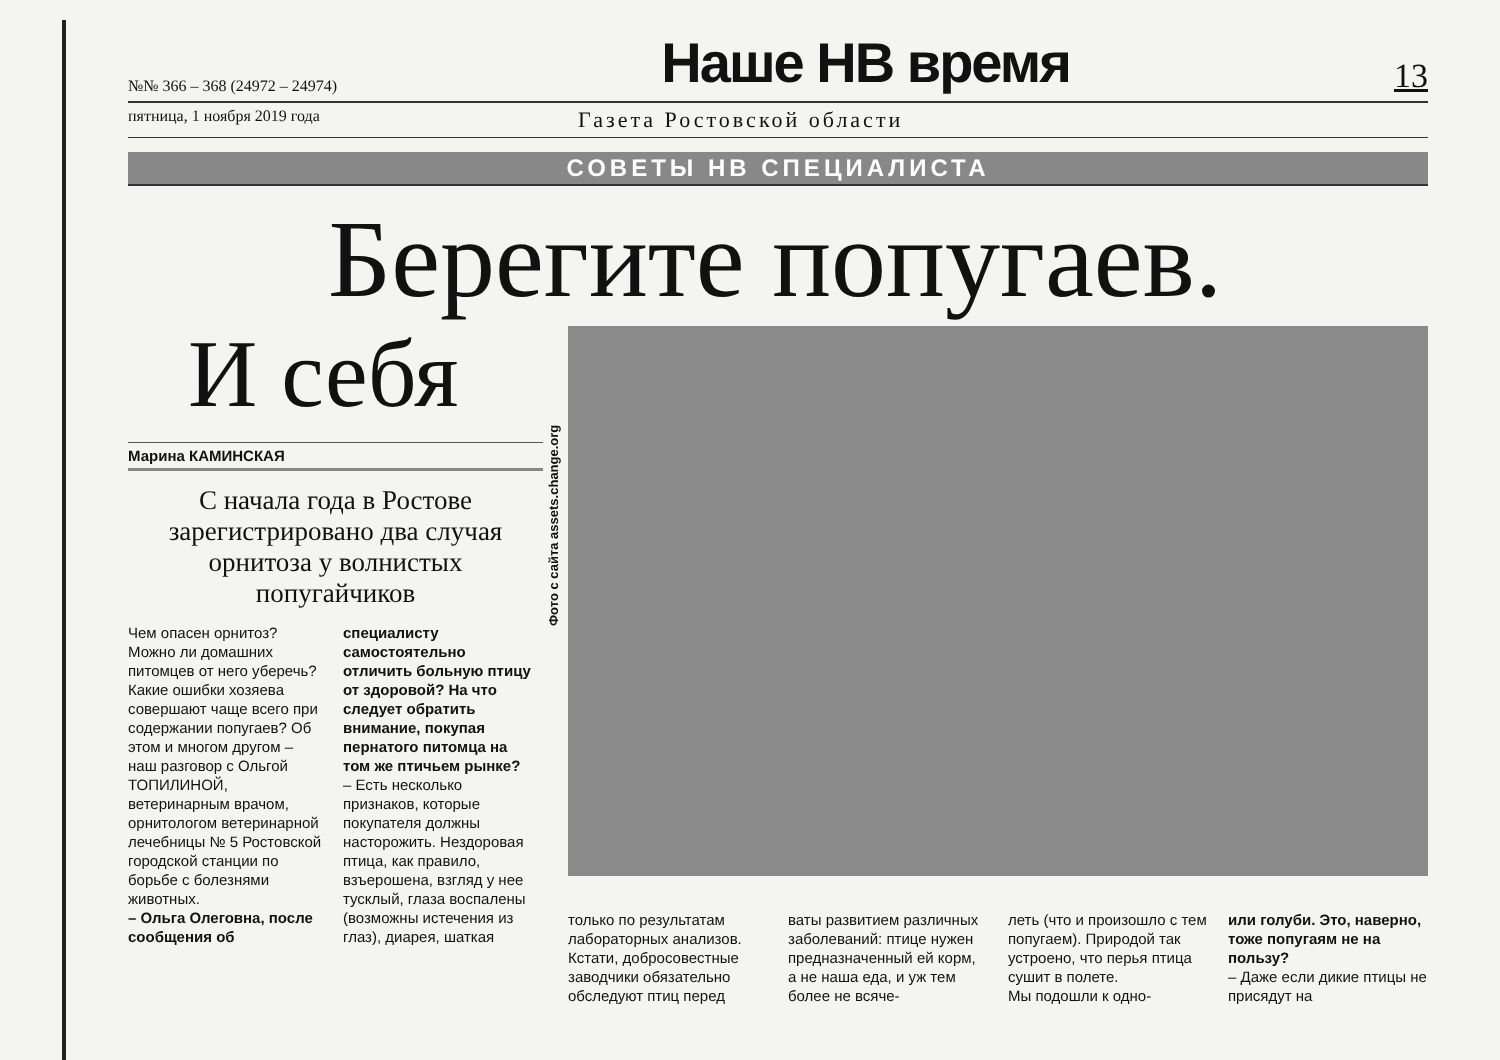№№ 366 – 368 (24972 – 24974) Наше НВ время 13
пятница, 1 ноября 2019 года Газета Ростовской области
СОВЕТЫ НВ СПЕЦИАЛИСТА
Берегите попугаев.
И себя
Марина КАМИНСКАЯ
С начала года в Ростове зарегистрировано два случая орнитоза у волнистых попугайчиков
Чем опасен орнитоз? Можно ли домашних питомцев от него уберечь? Какие ошибки хозяева совершают чаще всего при содержании попугаев? Об этом и многом другом – наш разговор с Ольгой ТОПИЛИНОЙ, ветеринарным врачом, орнитологом ветеринарной лечебницы № 5 Ростовской городской станции по борьбе с болезнями животных.
– Ольга Олеговна, после сообщения об
специалисту самостоятельно отличить больную птицу от здоровой? На что следует обратить внимание, покупая пернатого питомца на том же птичьем рынке?
– Есть несколько признаков, которые покупателя должны насторожить. Нездоровая птица, как правило, взъерошена, взгляд у нее тусклый, глаза воспалены (возможны истечения из глаз), диарея, шаткая
Фото с сайта assets.change.org
только по результатам лабораторных анализов. Кстати, добросовестные заводчики обязательно обследуют птиц перед
ваты развитием различных заболеваний: птице нужен предназначенный ей корм, а не наша еда, и уж тем более не всяче-
леть (что и произошло с тем попугаем). Природой так устроено, что перья птица сушит в полете.
Мы подошли к одно-
или голуби. Это, наверно, тоже попугаям не на пользу?
– Даже если дикие птицы не присядут на